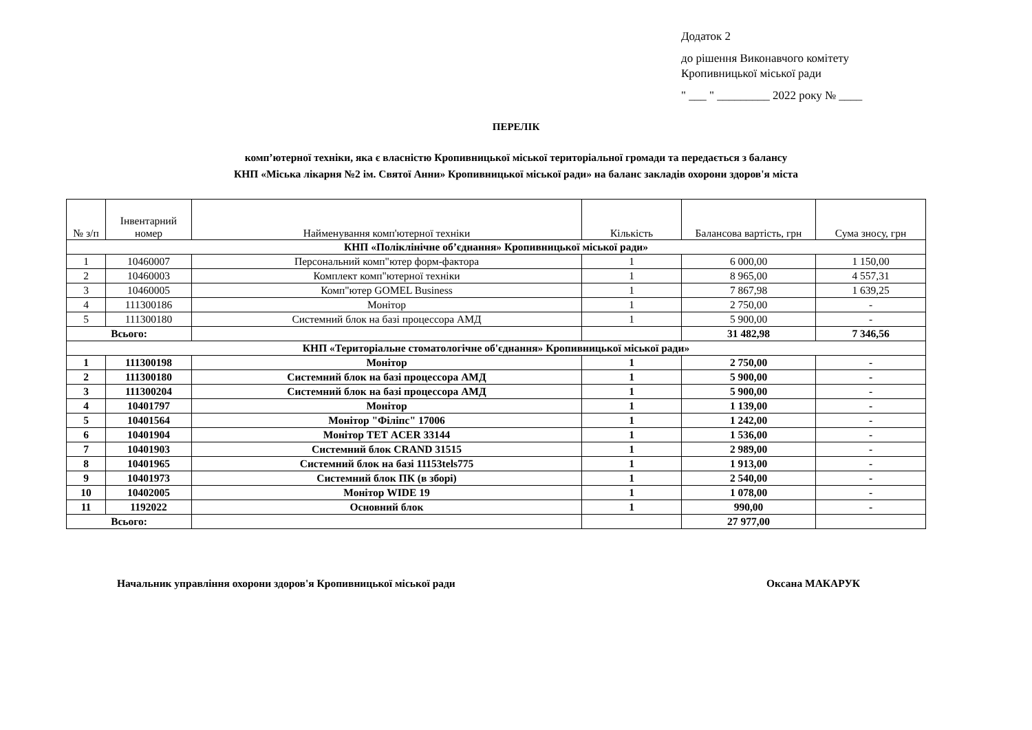Додаток 2
до рішення Виконавчого комітету
Кропивницької міської ради
" ___ " _________ 2022 року № ____
ПЕРЕЛІК
комп’ютерної техніки, яка є власністю Кропивницької міської територіальної громади та передається з балансу
КНП «Міська лікарня №2 ім. Святої Анни» Кропивницької міської ради» на баланс закладів охорони здоров'я міста
| № з/п | Інвентарний номер | Найменування комп'ютерної техніки | Кількість | Балансова вартість, грн | Сума зносу, грн |
| --- | --- | --- | --- | --- | --- |
| КНП «Поліклінічне об’єднання» Кропивницької міської ради» | | | | | |
| 1 | 10460007 | Персональний комп"ютер форм-фактора | 1 | 6 000,00 | 1 150,00 |
| 2 | 10460003 | Комплект комп"ютерної техніки | 1 | 8 965,00 | 4 557,31 |
| 3 | 10460005 | Комп"ютер GOMEL Business | 1 | 7 867,98 | 1 639,25 |
| 4 | 111300186 | Монітор | 1 | 2 750,00 | - |
| 5 | 111300180 | Системний блок на базі процессора АМД | 1 | 5 900,00 | - |
| Всього: | | | | 31 482,98 | 7 346,56 |
| КНП «Територіальне стоматологічне об'єднання» Кропивницької міської ради» | | | | | |
| 1 | 111300198 | Монітор | 1 | 2 750,00 | - |
| 2 | 111300180 | Системний блок на базі процессора АМД | 1 | 5 900,00 | - |
| 3 | 111300204 | Системний блок на базі процессора АМД | 1 | 5 900,00 | - |
| 4 | 10401797 | Монітор | 1 | 1 139,00 | - |
| 5 | 10401564 | Монітор "Філіпс" 17006 | 1 | 1 242,00 | - |
| 6 | 10401904 | Монітор ТЕТ ACER 33144 | 1 | 1 536,00 | - |
| 7 | 10401903 | Системний блок CRAND 31515 | 1 | 2 989,00 | - |
| 8 | 10401965 | Системний блок на базі 11153tels775 | 1 | 1 913,00 | - |
| 9 | 10401973 | Системний блок ПК (в зборі) | 1 | 2 540,00 | - |
| 10 | 10402005 | Монітор WIDE 19 | 1 | 1 078,00 | - |
| 11 | 1192022 | Основний блок | 1 | 990,00 | - |
| Всього: | | | | 27 977,00 | |
Начальник управління охорони здоров'я Кропивницької міської ради Оксана МАКАРУК